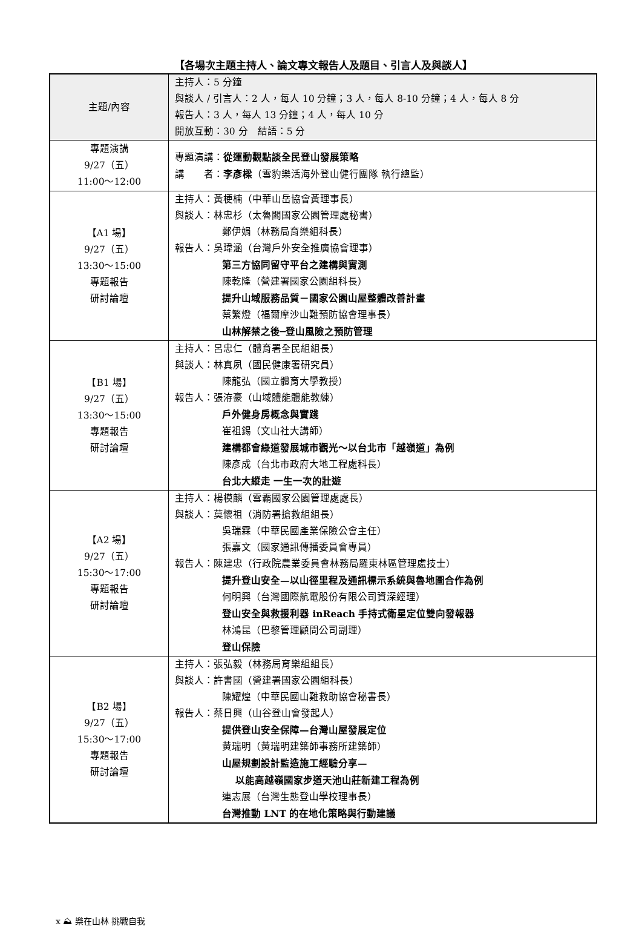【各場次主題主持人、論文專文報告人及題目、引言人及與談人】
| 主題/內容 | 主持人：5 分鐘 與談人 / 引言人：2 人，每人 10 分鐘；3 人，每人 8-10 分鐘；4 人，每人 8 分 報告人：3 人，每人 13 分鐘；4 人，每人 10 分 開放互動：30 分 結語：5 分 |
| 專題演講 9/27（五） 11:00～12:00 | 專題演講： 從運動觀點談全民登山發展策略 講 者： 李彥樑 （雪豹樂活海外登山健行團隊 執行總監） |
| 【A1 場】 9/27（五） 13:30～15:00 專題報告 研討論壇 | 主持人：黃梗楠（中華山岳協會黃理事長） 與談人：林忠杉（太魯閣國家公園管理處秘書） 鄭伊娟（林務局育樂組科長） 報告人：吳瑋涵（台灣戶外安全推廣協會理事） 第三方協同留守平台之建構與實測 陳乾隆（營建署國家公園組科長） 提升山域服務品質－國家公園山屋整體改善計畫 蔡繁燈（福爾摩沙山難預防協會理事長） 山林解禁之後─登山風險之預防管理 |
| 【B1 場】 9/27（五） 13:30～15:00 專題報告 研討論壇 | 主持人：呂忠仁（體育署全民組組長） 與談人：林真夙（國民健康署研究員） 陳龍弘（國立體育大學教授） 報告人：張洊豪（山域體能體能教練） 戶外健身房概念與實踐 崔祖錫（文山社大講師） 建構都會綠道發展城市觀光～以台北市「越嶺道」為例 陳彥成（台北市政府大地工程處科長） 台北大縱走 一生一次的壯遊 |
| 【A2 場】 9/27（五） 15:30～17:00 專題報告 研討論壇 | 主持人：楊模麟（雪霸國家公園管理處處長） 與談人：莫懷祖（消防署搶救組組長） 吳瑞霖（中華民國產業保險公會主任） 張嘉文（國家通訊傳播委員會專員） 報告人：陳建忠（行政院農業委員會林務局羅東林區管理處技士） 提升登山安全—以山徑里程及通訊標示系統與魯地圖合作為例 何明興（台灣國際航電股份有限公司資深經理） 登山安全與救援利器 inReach 手持式衛星定位雙向發報器 林鴻昆（巴黎管理顧問公司副理） 登山保險 |
| 【B2 場】 9/27（五） 15:30～17:00 專題報告 研討論壇 | 主持人：張弘毅（林務局育樂組組長） 與談人：許書國（營建署國家公園組科長） 陳耀煌（中華民國山難救助協會秘書長） 報告人：蔡日興（山谷登山會發起人） 提供登山安全保障—台灣山屋發展定位 黃瑞明（黃瑞明建築師事務所建築師） 山屋規劃設計監造施工經驗分享— 以能高越嶺國家步道天池山莊新建工程為例 連志展（台灣生態登山學校理事長） 台灣推動 LNT 的在地化策略與行動建議 |
x ⛰ 樂在山林 挑戰自我